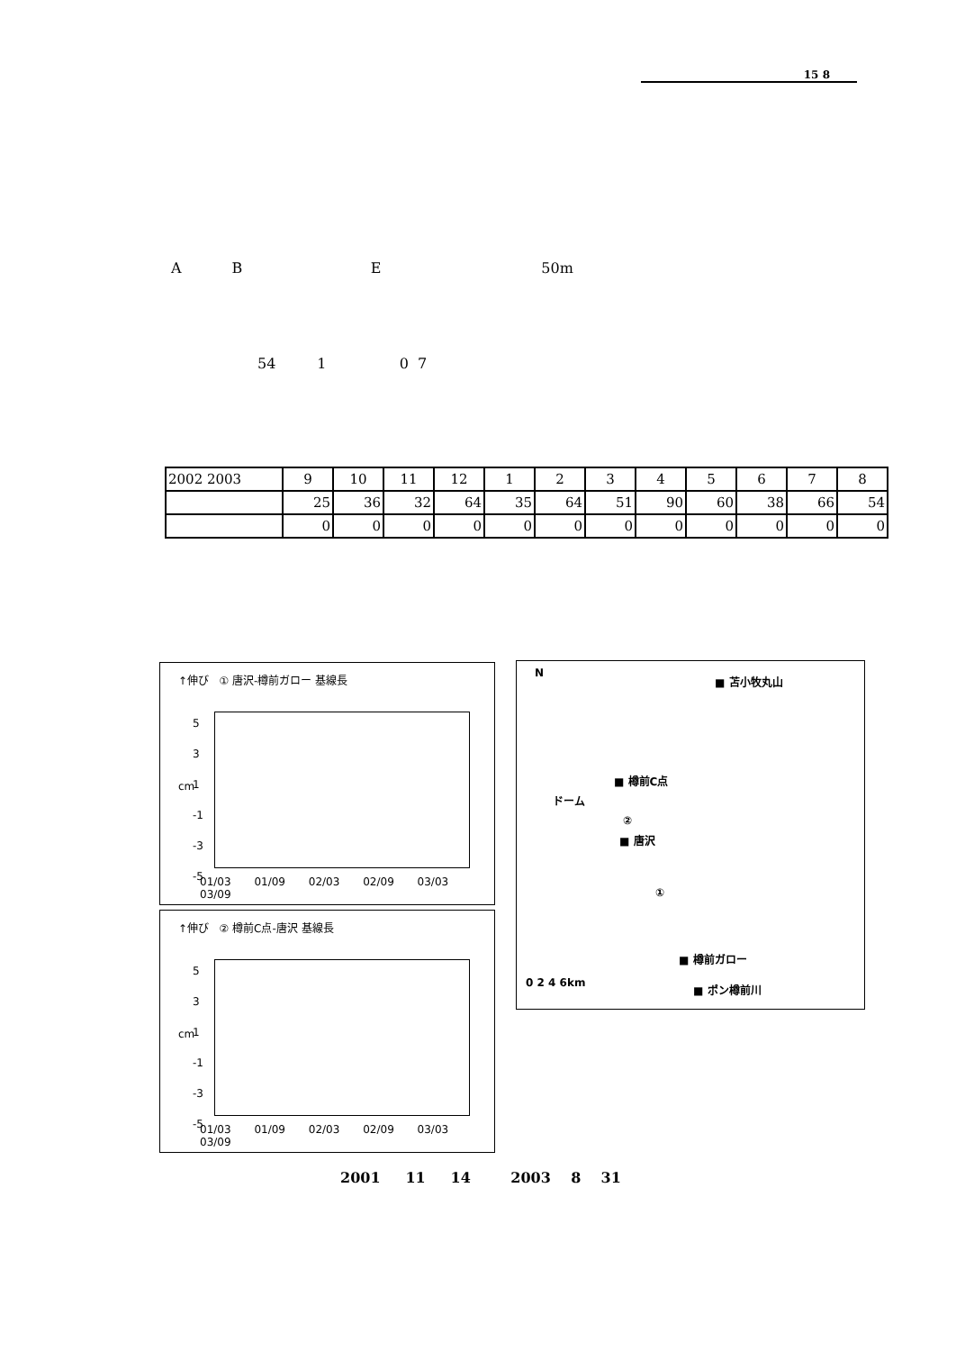15 8
A B E 50m
54 1 0 7
| 2002 2003 | 9 | 10 | 11 | 12 | 1 | 2 | 3 | 4 | 5 | 6 | 7 | 8 |
| | 25 | 36 | 32 | 64 | 35 | 64 | 51 | 90 | 60 | 38 | 66 | 54 |
| | 0 | 0 | 0 | 0 | 0 | 0 | 0 | 0 | 0 | 0 | 0 | 0 |
↑伸び ① 唐沢-樽前ガロー 基線長
5
3
1
-1
-3
-5
cm
01/03 01/09 02/03 02/09 03/03 03/09
↑伸び ② 樽前C点-唐沢 基線長
5
3
1
-1
-3
-5
cm
01/03 01/09 02/03 02/09 03/03 03/09
N
■ 苫小牧丸山
■ 樽前C点
ドーム
②
■ 唐沢
①
■ 樽前ガロー
0 2 4 6km ■ ポン樽前川
2001 11 14 2003 8 31